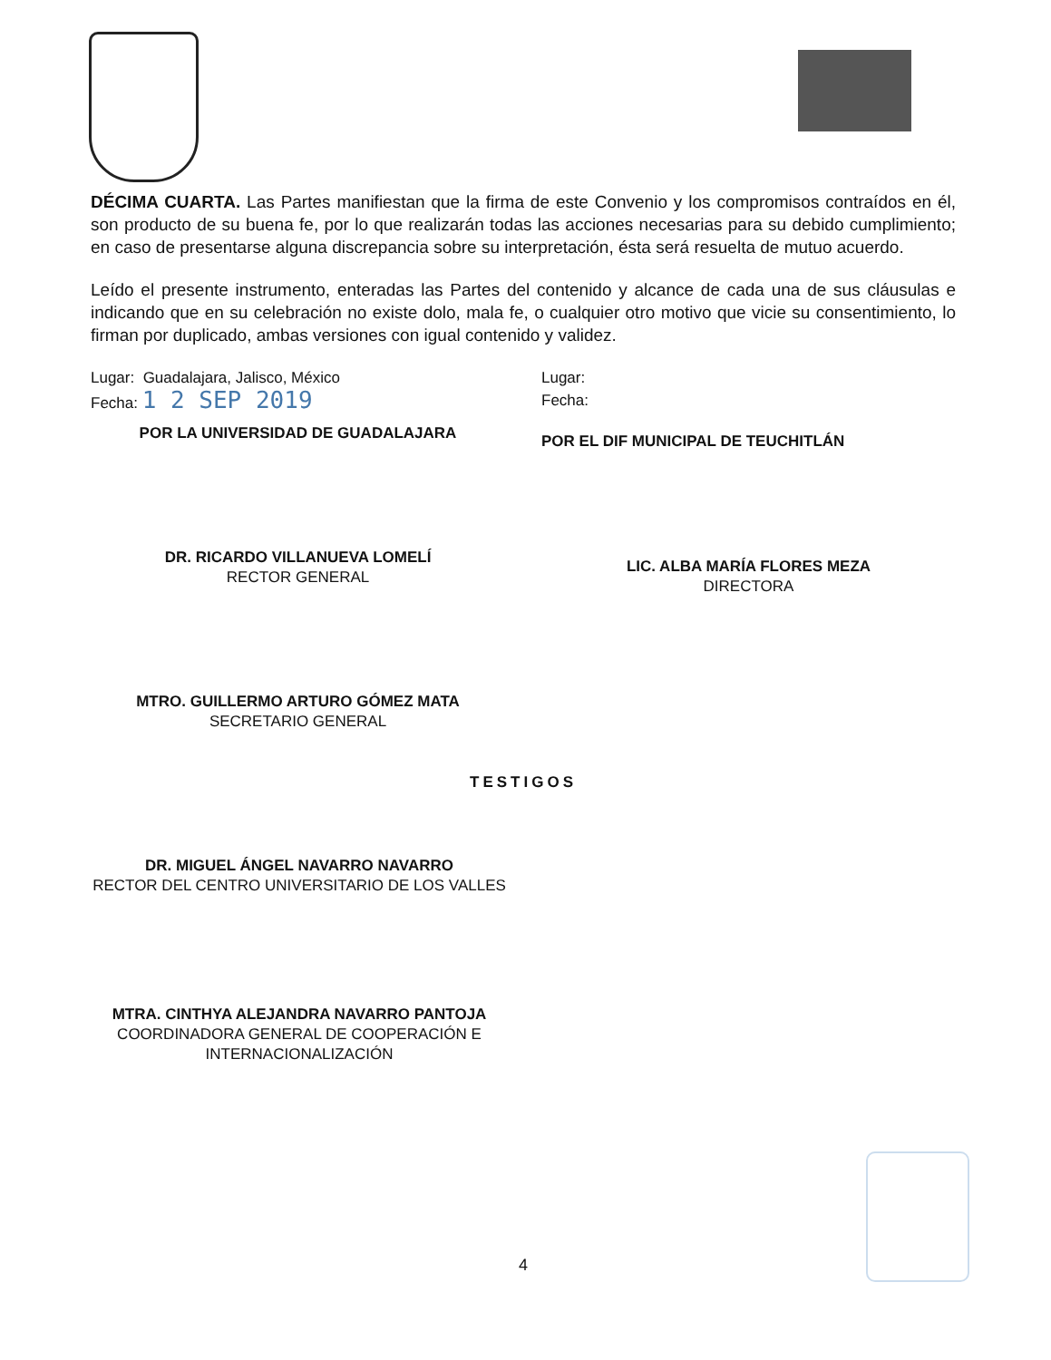DÉCIMA CUARTA. Las Partes manifiestan que la firma de este Convenio y los compromisos contraídos en él, son producto de su buena fe, por lo que realizarán todas las acciones necesarias para su debido cumplimiento; en caso de presentarse alguna discrepancia sobre su interpretación, ésta será resuelta de mutuo acuerdo.
Leído el presente instrumento, enteradas las Partes del contenido y alcance de cada una de sus cláusulas e indicando que en su celebración no existe dolo, mala fe, o cualquier otro motivo que vicie su consentimiento, lo firman por duplicado, ambas versiones con igual contenido y validez.
Lugar: Guadalajara, Jalisco, México
Fecha: 1 2 SEP 2019
POR LA UNIVERSIDAD DE GUADALAJARA
DR. RICARDO VILLANUEVA LOMELÍ
RECTOR GENERAL
MTRO. GUILLERMO ARTURO GÓMEZ MATA
SECRETARIO GENERAL
Lugar:
Fecha:
POR EL DIF MUNICIPAL DE TEUCHITLÁN
LIC. ALBA MARÍA FLORES MEZA
DIRECTORA
TESTIGOS
DR. MIGUEL ÁNGEL NAVARRO NAVARRO
RECTOR DEL CENTRO UNIVERSITARIO DE LOS VALLES
MTRA. CINTHYA ALEJANDRA NAVARRO PANTOJA
COORDINADORA GENERAL DE COOPERACIÓN E INTERNACIONALIZACIÓN
4